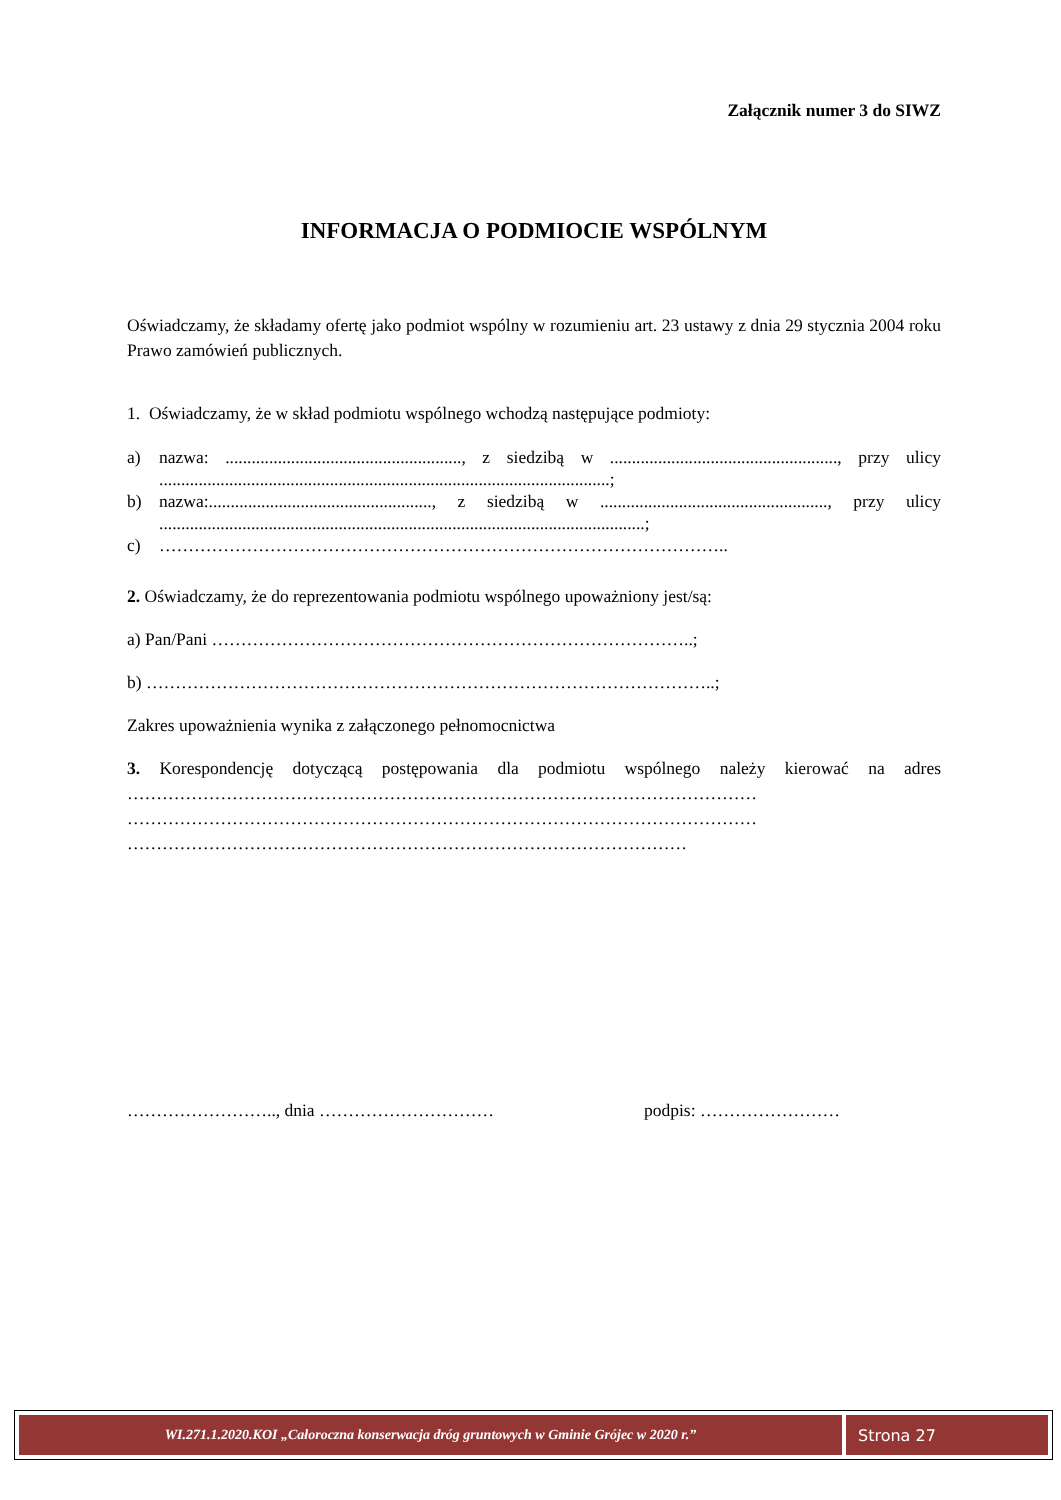Załącznik numer 3 do SIWZ
INFORMACJA O PODMIOCIE WSPÓLNYM
Oświadczamy, że składamy ofertę jako podmiot wspólny w rozumieniu art. 23 ustawy z dnia 29 stycznia 2004 roku Prawo zamówień publicznych.
1. Oświadczamy, że w skład podmiotu wspólnego wchodzą następujące podmioty:
a) nazwa: ......................................................, z siedzibą w ...................................................., przy ulicy .......................................................................................................;
b) nazwa:..................................................., z siedzibą w ...................................................., przy ulicy ...............................................................................................................;
c) ……………………………………………………………………………………..
2. Oświadczamy, że do reprezentowania podmiotu wspólnego upoważniony jest/są:
a) Pan/Pani ………………………………………………………………………..;
b) ……………………………………………………………………………………..;
Zakres upoważnienia wynika z załączonego pełnomocnictwa
3. Korespondencję dotyczącą postępowania dla podmiotu wspólnego należy kierować na adres ……………………………………………………………………………………………… ……………………………………………………………………………………………… ……………………………………………………………………………………
…………………….., dnia ………………………… podpis: ……………………
WI.271.1.2020.KOI „Całoroczna konserwacja dróg gruntowych w Gminie Grójec w 2020 r.”
Strona 27